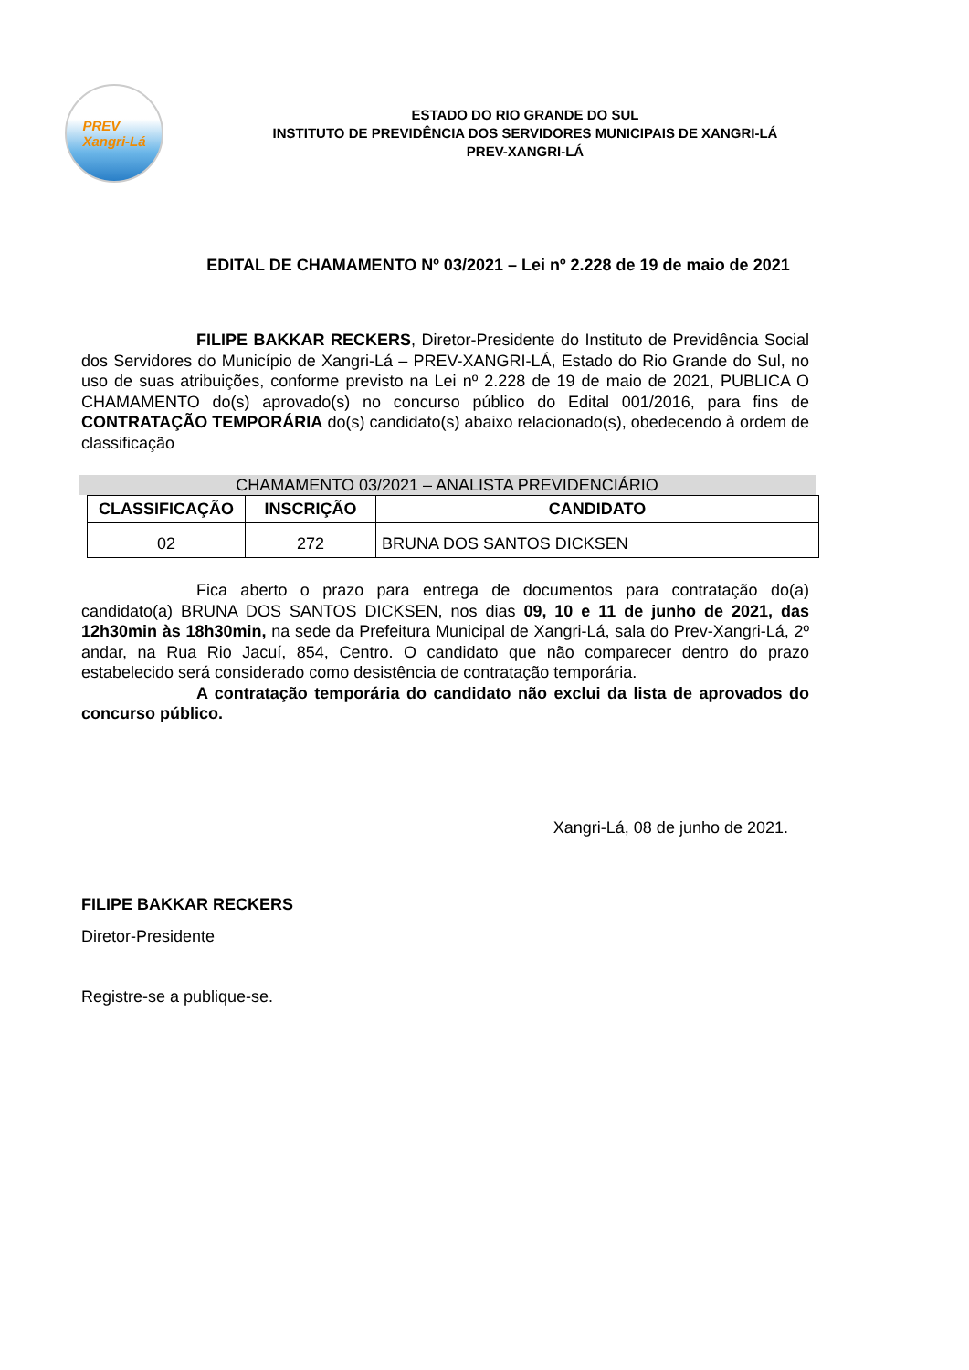PREV
Xangri-Lá
ESTADO DO RIO GRANDE DO SUL
INSTITUTO DE PREVIDÊNCIA DOS SERVIDORES MUNICIPAIS DE XANGRI-LÁ
PREV-XANGRI-LÁ
EDITAL DE CHAMAMENTO Nº 03/2021 – Lei nº 2.228 de 19 de maio de 2021
FILIPE BAKKAR RECKERS, Diretor-Presidente do Instituto de Previdência Social dos Servidores do Município de Xangri-Lá – PREV-XANGRI-LÁ, Estado do Rio Grande do Sul, no uso de suas atribuições, conforme previsto na Lei nº 2.228 de 19 de maio de 2021, PUBLICA O CHAMAMENTO do(s) aprovado(s) no concurso público do Edital 001/2016, para fins de CONTRATAÇÃO TEMPORÁRIA do(s) candidato(s) abaixo relacionado(s), obedecendo à ordem de classificação
CHAMAMENTO 03/2021 – ANALISTA PREVIDENCIÁRIO
| CLASSIFICAÇÃO | INSCRIÇÃO | CANDIDATO |
| --- | --- | --- |
| 02 | 272 | BRUNA DOS SANTOS DICKSEN |
Fica aberto o prazo para entrega de documentos para contratação do(a) candidato(a) BRUNA DOS SANTOS DICKSEN, nos dias 09, 10 e 11 de junho de 2021, das 12h30min às 18h30min, na sede da Prefeitura Municipal de Xangri-Lá, sala do Prev-Xangri-Lá, 2º andar, na Rua Rio Jacuí, 854, Centro. O candidato que não comparecer dentro do prazo estabelecido será considerado como desistência de contratação temporária.
A contratação temporária do candidato não exclui da lista de aprovados do concurso público.
Xangri-Lá, 08 de junho de 2021.
FILIPE BAKKAR RECKERS
Diretor-Presidente
Registre-se a publique-se.